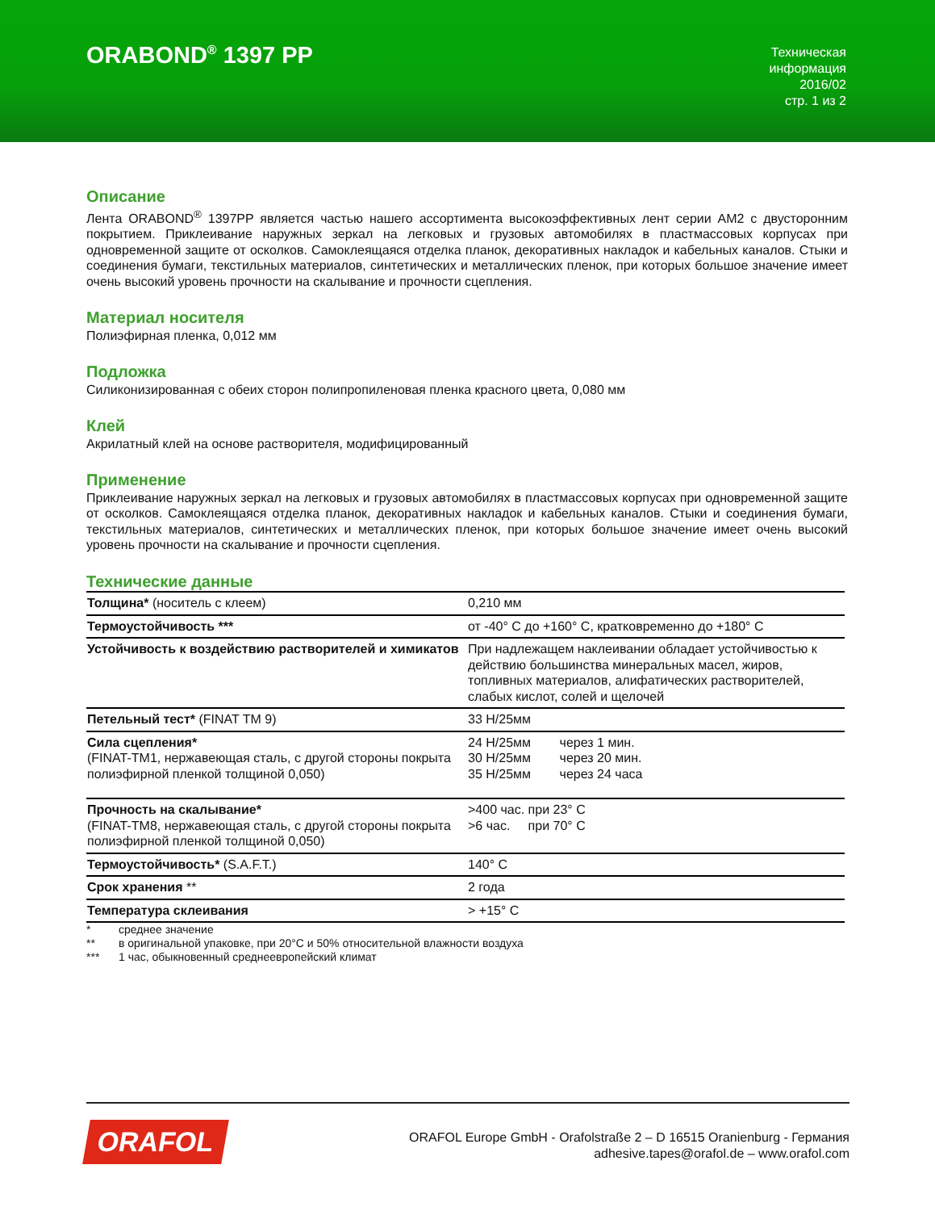ORABOND<sup>®</sup> 1397 PP
Техническая
информация
2016/02
стр. 1 из 2
Описание
Лента ORABOND<sup>®</sup> 1397PP является частью нашего ассортимента высокоэффективных лент серии AM2 с двусторонним покрытием. Приклеивание наружных зеркал на легковых и грузовых автомобилях в пластмассовых корпусах при одновременной защите от осколков. Самоклеящаяся отделка планок, декоративных накладок и кабельных каналов. Стыки и соединения бумаги, текстильных материалов, синтетических и металлических пленок, при которых большое значение имеет очень высокий уровень прочности на скалывание и прочности сцепления.
Материал носителя
Полиэфирная пленка, 0,012 мм
Подложка
Силиконизированная с обеих сторон полипропиленовая пленка красного цвета, 0,080 мм
Клей
Акрилатный клей на основе растворителя, модифицированный
Применение
Приклеивание наружных зеркал на легковых и грузовых автомобилях в пластмассовых корпусах при одновременной защите от осколков. Самоклеящаяся отделка планок, декоративных накладок и кабельных каналов. Стыки и соединения бумаги, текстильных материалов, синтетических и металлических пленок, при которых большое значение имеет очень высокий уровень прочности на скалывание и прочности сцепления.
Технические данные
| Толщина* (носитель с клеем) | 0,210 мм |
| Термоустойчивость *** | от -40° C до +160° C, кратковременно до +180° C |
| Устойчивость к воздействию растворителей и химикатов | При надлежащем наклеивании обладает устойчивостью к действию большинства минеральных масел, жиров, топливных материалов, алифатических растворителей, слабых кислот, солей и щелочей |
| Петельный тест* (FINAT TM 9) | 33 Н/25мм |
| Сила сцепления* (FINAT-TM1, нержавеющая сталь, с другой стороны покрыта полиэфирной пленкой толщиной 0,050) | 24 Н/25мм через 1 мин. 30 Н/25мм через 20 мин. 35 Н/25мм через 24 часа |
| Прочность на скалывание* (FINAT-TM8, нержавеющая сталь, с другой стороны покрыта полиэфирной пленкой толщиной 0,050) | >400 час. при 23° C >6 час. при 70° C |
| Термоустойчивость* (S.A.F.T.) | 140° C |
| Срок хранения ** | 2 года |
| Температура склеивания | > +15° C |
* среднее значение
** в оригинальной упаковке, при 20°C и 50% относительной влажности воздуха
*** 1 час, обыкновенный среднеевропейский климат
ORAFOL
ORAFOL Europe GmbH - Orafolstraße 2 – D 16515 Oranienburg - Германия
adhesive.tapes@orafol.de – www.orafol.com